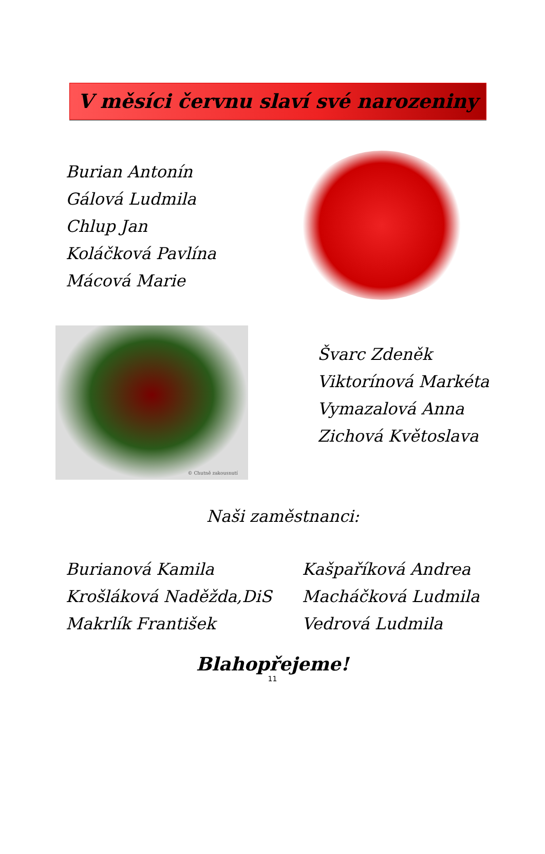V měsíci červnu slaví své narozeniny
Burian Antonín
Gálová Ludmila
Chlup Jan
Koláčková Pavlína
Mácová Marie
© Chutně zakousnutí
Švarc Zdeněk
Viktorínová Markéta
Vymazalová Anna
Zichová Květoslava
Naši zaměstnanci:
Burianová Kamila
Krošláková Naděžda,DiS
Makrlík František
Kašpaříková Andrea
Macháčková Ludmila
Vedrová Ludmila
Blahopřejeme!
11